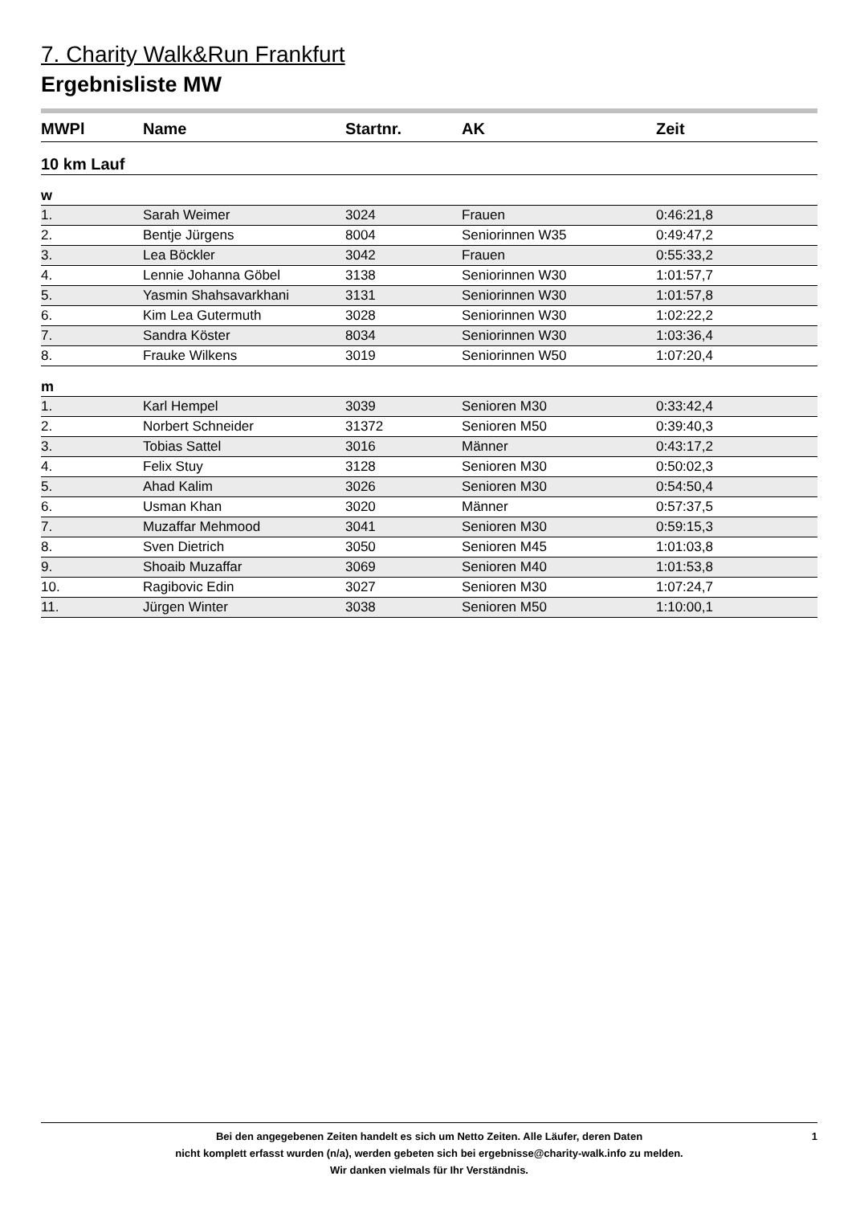7. Charity Walk&Run Frankfurt
Ergebnisliste MW
| MWPl | Name | Startnr. | AK | Zeit |
| --- | --- | --- | --- | --- |
| 10 km Lauf | | | | |
| w | | | | |
| 1. | Sarah Weimer | 3024 | Frauen | 0:46:21,8 |
| 2. | Bentje Jürgens | 8004 | Seniorinnen W35 | 0:49:47,2 |
| 3. | Lea Böckler | 3042 | Frauen | 0:55:33,2 |
| 4. | Lennie Johanna Göbel | 3138 | Seniorinnen W30 | 1:01:57,7 |
| 5. | Yasmin Shahsavarkhani | 3131 | Seniorinnen W30 | 1:01:57,8 |
| 6. | Kim Lea Gutermuth | 3028 | Seniorinnen W30 | 1:02:22,2 |
| 7. | Sandra Köster | 8034 | Seniorinnen W30 | 1:03:36,4 |
| 8. | Frauke Wilkens | 3019 | Seniorinnen W50 | 1:07:20,4 |
| m | | | | |
| 1. | Karl Hempel | 3039 | Senioren M30 | 0:33:42,4 |
| 2. | Norbert Schneider | 31372 | Senioren M50 | 0:39:40,3 |
| 3. | Tobias Sattel | 3016 | Männer | 0:43:17,2 |
| 4. | Felix Stuy | 3128 | Senioren M30 | 0:50:02,3 |
| 5. | Ahad Kalim | 3026 | Senioren M30 | 0:54:50,4 |
| 6. | Usman Khan | 3020 | Männer | 0:57:37,5 |
| 7. | Muzaffar Mehmood | 3041 | Senioren M30 | 0:59:15,3 |
| 8. | Sven Dietrich | 3050 | Senioren M45 | 1:01:03,8 |
| 9. | Shoaib Muzaffar | 3069 | Senioren M40 | 1:01:53,8 |
| 10. | Ragibovic Edin | 3027 | Senioren M30 | 1:07:24,7 |
| 11. | Jürgen Winter | 3038 | Senioren M50 | 1:10:00,1 |
Bei den angegebenen Zeiten handelt es sich um Netto Zeiten. Alle Läufer, deren Daten
nicht komplett erfasst wurden (n/a), werden gebeten sich bei ergebnisse@charity-walk.info zu melden.
Wir danken vielmals für Ihr Verständnis.
1